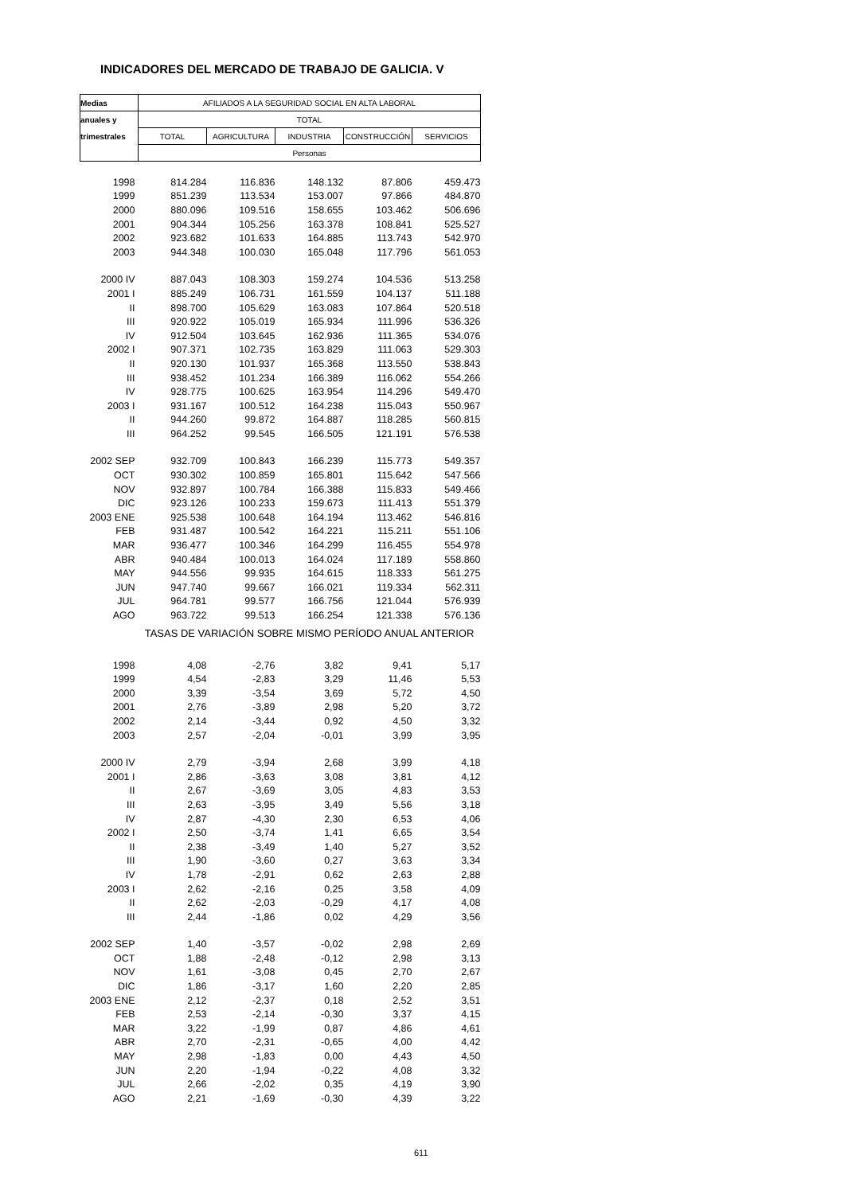INDICADORES DEL MERCADO DE TRABAJO DE GALICIA. V
| Medias | AFILIADOS A LA SEGURIDAD SOCIAL EN ALTA LABORAL | | | | |
| --- | --- | --- | --- | --- | --- |
| anuales y | TOTAL | | | | |
| trimestrales | TOTAL | AGRICULTURA | INDUSTRIA | CONSTRUCCIÓN | SERVICIOS |
| | Personas | | | | |
| 1998 | 814.284 | 116.836 | 148.132 | 87.806 | 459.473 |
| 1999 | 851.239 | 113.534 | 153.007 | 97.866 | 484.870 |
| 2000 | 880.096 | 109.516 | 158.655 | 103.462 | 506.696 |
| 2001 | 904.344 | 105.256 | 163.378 | 108.841 | 525.527 |
| 2002 | 923.682 | 101.633 | 164.885 | 113.743 | 542.970 |
| 2003 | 944.348 | 100.030 | 165.048 | 117.796 | 561.053 |
| 2000 IV | 887.043 | 108.303 | 159.274 | 104.536 | 513.258 |
| 2001 I | 885.249 | 106.731 | 161.559 | 104.137 | 511.188 |
| II | 898.700 | 105.629 | 163.083 | 107.864 | 520.518 |
| III | 920.922 | 105.019 | 165.934 | 111.996 | 536.326 |
| IV | 912.504 | 103.645 | 162.936 | 111.365 | 534.076 |
| 2002 I | 907.371 | 102.735 | 163.829 | 111.063 | 529.303 |
| II | 920.130 | 101.937 | 165.368 | 113.550 | 538.843 |
| III | 938.452 | 101.234 | 166.389 | 116.062 | 554.266 |
| IV | 928.775 | 100.625 | 163.954 | 114.296 | 549.470 |
| 2003 I | 931.167 | 100.512 | 164.238 | 115.043 | 550.967 |
| II | 944.260 | 99.872 | 164.887 | 118.285 | 560.815 |
| III | 964.252 | 99.545 | 166.505 | 121.191 | 576.538 |
| 2002 SEP | 932.709 | 100.843 | 166.239 | 115.773 | 549.357 |
| OCT | 930.302 | 100.859 | 165.801 | 115.642 | 547.566 |
| NOV | 932.897 | 100.784 | 166.388 | 115.833 | 549.466 |
| DIC | 923.126 | 100.233 | 159.673 | 111.413 | 551.379 |
| 2003 ENE | 925.538 | 100.648 | 164.194 | 113.462 | 546.816 |
| FEB | 931.487 | 100.542 | 164.221 | 115.211 | 551.106 |
| MAR | 936.477 | 100.346 | 164.299 | 116.455 | 554.978 |
| ABR | 940.484 | 100.013 | 164.024 | 117.189 | 558.860 |
| MAY | 944.556 | 99.935 | 164.615 | 118.333 | 561.275 |
| JUN | 947.740 | 99.667 | 166.021 | 119.334 | 562.311 |
| JUL | 964.781 | 99.577 | 166.756 | 121.044 | 576.939 |
| AGO | 963.722 | 99.513 | 166.254 | 121.338 | 576.136 |
| | TASAS DE VARIACIÓN SOBRE MISMO PERÍODO ANUAL ANTERIOR | | | | |
| 1998 | 4,08 | -2,76 | 3,82 | 9,41 | 5,17 |
| 1999 | 4,54 | -2,83 | 3,29 | 11,46 | 5,53 |
| 2000 | 3,39 | -3,54 | 3,69 | 5,72 | 4,50 |
| 2001 | 2,76 | -3,89 | 2,98 | 5,20 | 3,72 |
| 2002 | 2,14 | -3,44 | 0,92 | 4,50 | 3,32 |
| 2003 | 2,57 | -2,04 | -0,01 | 3,99 | 3,95 |
| 2000 IV | 2,79 | -3,94 | 2,68 | 3,99 | 4,18 |
| 2001 I | 2,86 | -3,63 | 3,08 | 3,81 | 4,12 |
| II | 2,67 | -3,69 | 3,05 | 4,83 | 3,53 |
| III | 2,63 | -3,95 | 3,49 | 5,56 | 3,18 |
| IV | 2,87 | -4,30 | 2,30 | 6,53 | 4,06 |
| 2002 I | 2,50 | -3,74 | 1,41 | 6,65 | 3,54 |
| II | 2,38 | -3,49 | 1,40 | 5,27 | 3,52 |
| III | 1,90 | -3,60 | 0,27 | 3,63 | 3,34 |
| IV | 1,78 | -2,91 | 0,62 | 2,63 | 2,88 |
| 2003 I | 2,62 | -2,16 | 0,25 | 3,58 | 4,09 |
| II | 2,62 | -2,03 | -0,29 | 4,17 | 4,08 |
| III | 2,44 | -1,86 | 0,02 | 4,29 | 3,56 |
| 2002 SEP | 1,40 | -3,57 | -0,02 | 2,98 | 2,69 |
| OCT | 1,88 | -2,48 | -0,12 | 2,98 | 3,13 |
| NOV | 1,61 | -3,08 | 0,45 | 2,70 | 2,67 |
| DIC | 1,86 | -3,17 | 1,60 | 2,20 | 2,85 |
| 2003 ENE | 2,12 | -2,37 | 0,18 | 2,52 | 3,51 |
| FEB | 2,53 | -2,14 | -0,30 | 3,37 | 4,15 |
| MAR | 3,22 | -1,99 | 0,87 | 4,86 | 4,61 |
| ABR | 2,70 | -2,31 | -0,65 | 4,00 | 4,42 |
| MAY | 2,98 | -1,83 | 0,00 | 4,43 | 4,50 |
| JUN | 2,20 | -1,94 | -0,22 | 4,08 | 3,32 |
| JUL | 2,66 | -2,02 | 0,35 | 4,19 | 3,90 |
| AGO | 2,21 | -1,69 | -0,30 | 4,39 | 3,22 |
611